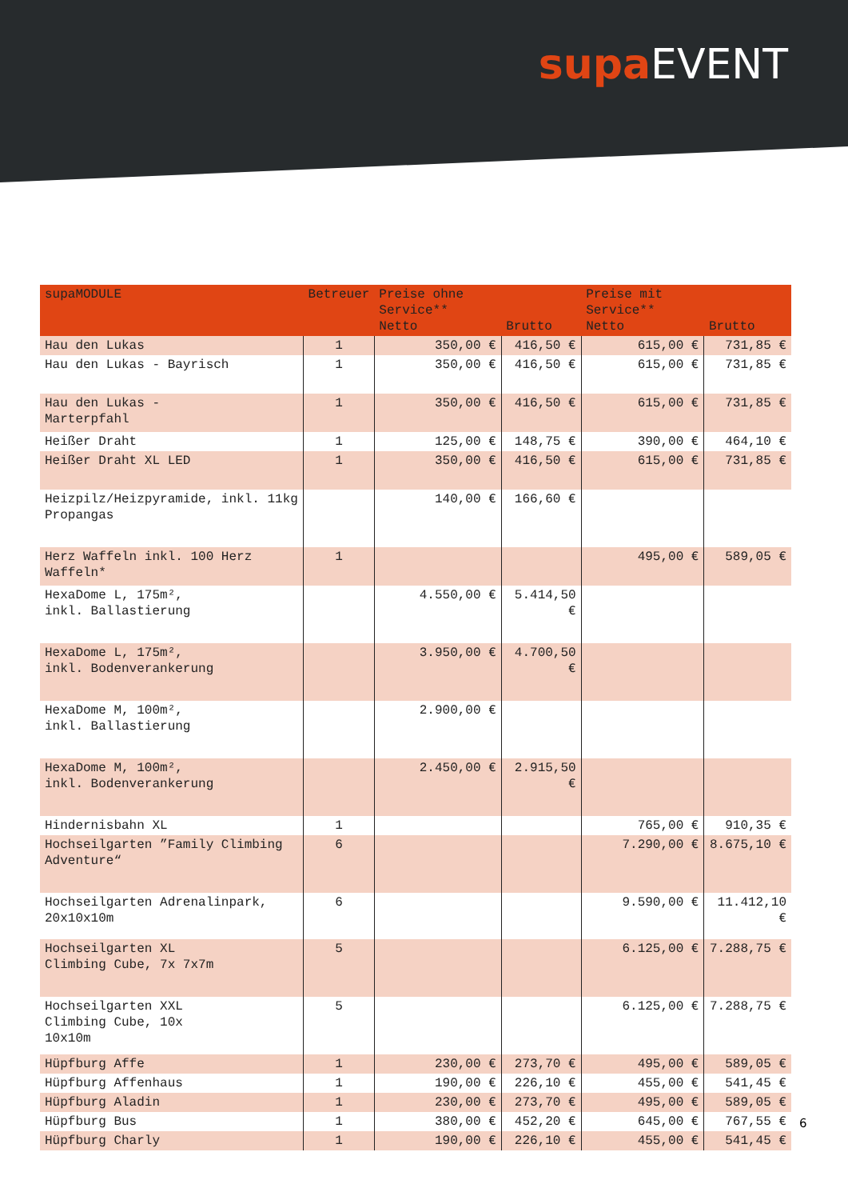supa EVENT
| supaMODULE | Betreuer | Preise ohne Service** Netto | Brutto | Preise mit Service** Netto | Brutto |
| --- | --- | --- | --- | --- | --- |
| Hau den Lukas | 1 | 350,00 € | 416,50 € | 615,00 € | 731,85 € |
| Hau den Lukas - Bayrisch | 1 | 350,00 € | 416,50 € | 615,00 € | 731,85 € |
| Hau den Lukas - Marterpfahl | 1 | 350,00 € | 416,50 € | 615,00 € | 731,85 € |
| Heißer Draht | 1 | 125,00 € | 148,75 € | 390,00 € | 464,10 € |
| Heißer Draht XL LED | 1 | 350,00 € | 416,50 € | 615,00 € | 731,85 € |
| Heizpilz/Heizpyramide, inkl. 11kg Propangas | | 140,00 € | 166,60 € | | |
| Herz Waffeln inkl. 100 Herz Waffeln* | 1 | | | 495,00 € | 589,05 € |
| HexaDome L, 175m², inkl. Ballastierung | | 4.550,00 € | 5.414,50 € | | |
| HexaDome L, 175m², inkl. Bodenverankerung | | 3.950,00 € | 4.700,50 € | | |
| HexaDome M, 100m², inkl. Ballastierung | | 2.900,00 € | | | |
| HexaDome M, 100m², inkl. Bodenverankerung | | 2.450,00 € | 2.915,50 € | | |
| Hindernisbahn XL | 1 | | | 765,00 € | 910,35 € |
| Hochseilgarten ”Family Climbing Adventure“ | 6 | | | 7.290,00 € | 8.675,10 € |
| Hochseilgarten Adrenalinpark, 20x10x10m | 6 | | | 9.590,00 € | 11.412,10 € |
| Hochseilgarten XL Climbing Cube, 7x 7x7m | 5 | | | 6.125,00 € | 7.288,75 € |
| Hochseilgarten XXL Climbing Cube, 10x 10x10m | 5 | | | 6.125,00 € | 7.288,75 € |
| Hüpfburg Affe | 1 | 230,00 € | 273,70 € | 495,00 € | 589,05 € |
| Hüpfburg Affenhaus | 1 | 190,00 € | 226,10 € | 455,00 € | 541,45 € |
| Hüpfburg Aladin | 1 | 230,00 € | 273,70 € | 495,00 € | 589,05 € |
| Hüpfburg Bus | 1 | 380,00 € | 452,20 € | 645,00 € | 767,55 € |
| Hüpfburg Charly | 1 | 190,00 € | 226,10 € | 455,00 € | 541,45 € |
6